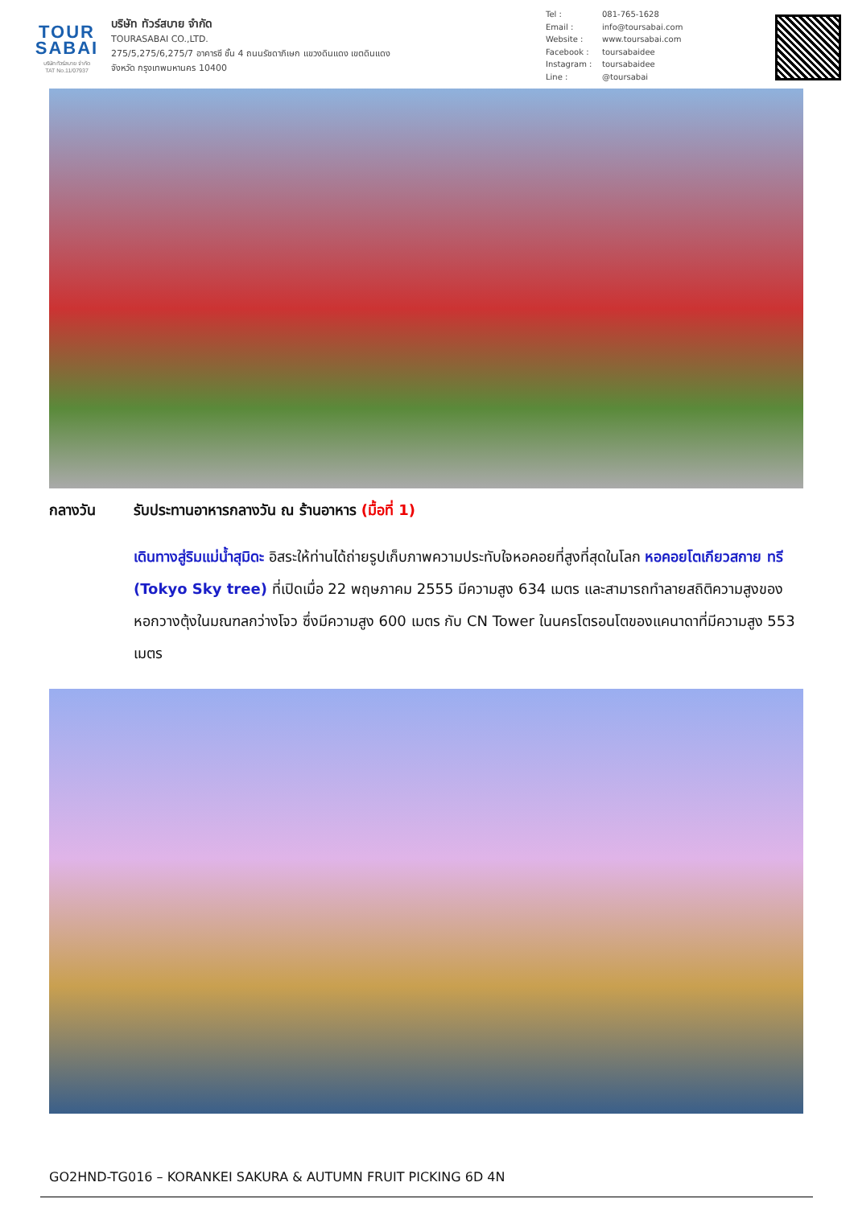TOUR
SABAI
บริษัท ทัวร์สบาย จำกัด
TAT No.11/07937
บริษัท ทัวร์สบาย จำกัด
TOURASABAI CO.,LTD.
275/5,275/6,275/7 อาคารซี ชั้น 4 ถนนรัชดาภิเษก แขวงดินแดง เขตดินแดง
จังหวัด กรุงเทพมหานคร 10400
Tel : 081-765-1628
Email : info@toursabai.com
Website : www.toursabai.com
Facebook : toursabaidee
Instagram : toursabaidee
Line : @toursabai
กลางวัน รับประทานอาหารกลางวัน ณ ร้านอาหาร (มื้อที่ 1)
เดินทางสู่ริมแม่น้ำสุมิดะ อิสระให้ท่านได้ถ่ายรูปเก็บภาพความประทับใจหอคอยที่สูงที่สุดในโลก หอคอยโตเกียวสกาย ทรี (Tokyo Sky tree) ที่เปิดเมื่อ 22 พฤษภาคม 2555 มีความสูง 634 เมตร และสามารถทำลายสถิติความสูงของหอกวางตุ้งในมณฑลกว่างโจว ซึ่งมีความสูง 600 เมตร กับ CN Tower ในนครโตรอนโตของแคนาดาที่มีความสูง 553 เมตร
GO2HND-TG016 – KORANKEI SAKURA & AUTUMN FRUIT PICKING 6D 4N